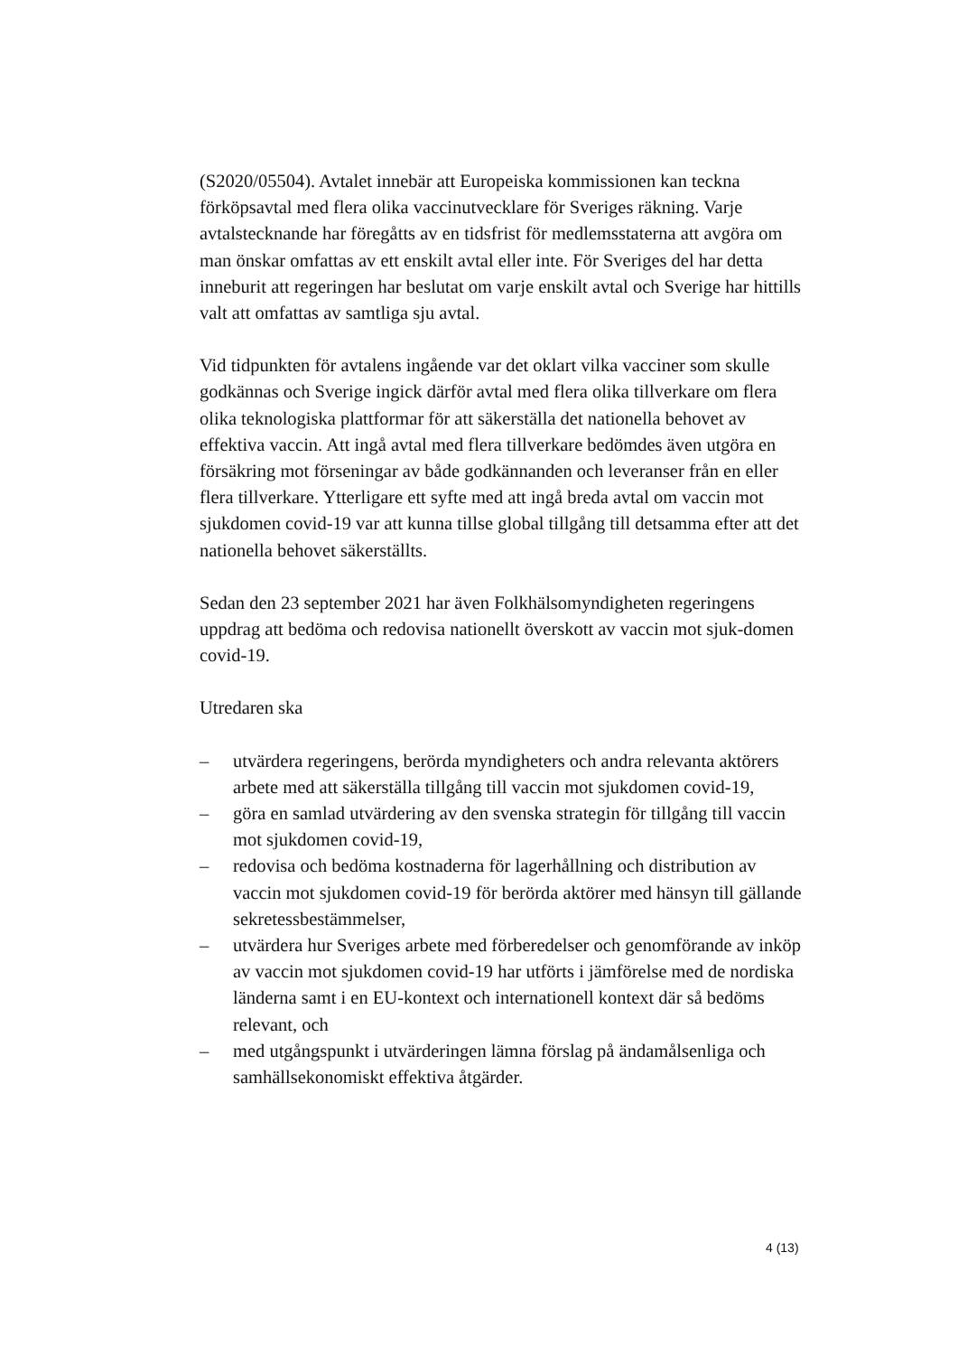(S2020/05504). Avtalet innebär att Europeiska kommissionen kan teckna förköpsavtal med flera olika vaccinutvecklare för Sveriges räkning. Varje avtalstecknande har föregåtts av en tidsfrist för medlemsstaterna att avgöra om man önskar omfattas av ett enskilt avtal eller inte. För Sveriges del har detta inneburit att regeringen har beslutat om varje enskilt avtal och Sverige har hittills valt att omfattas av samtliga sju avtal.
Vid tidpunkten för avtalens ingående var det oklart vilka vacciner som skulle godkännas och Sverige ingick därför avtal med flera olika tillverkare om flera olika teknologiska plattformar för att säkerställa det nationella behovet av effektiva vaccin. Att ingå avtal med flera tillverkare bedömdes även utgöra en försäkring mot förseningar av både godkännanden och leveranser från en eller flera tillverkare. Ytterligare ett syfte med att ingå breda avtal om vaccin mot sjukdomen covid-19 var att kunna tillse global tillgång till detsamma efter att det nationella behovet säkerställts.
Sedan den 23 september 2021 har även Folkhälsomyndigheten regeringens uppdrag att bedöma och redovisa nationellt överskott av vaccin mot sjuk-domen covid-19.
Utredaren ska
– utvärdera regeringens, berörda myndigheters och andra relevanta aktörers arbete med att säkerställa tillgång till vaccin mot sjukdomen covid-19,
– göra en samlad utvärdering av den svenska strategin för tillgång till vaccin mot sjukdomen covid-19,
– redovisa och bedöma kostnaderna för lagerhållning och distribution av vaccin mot sjukdomen covid-19 för berörda aktörer med hänsyn till gällande sekretessbestämmelser,
– utvärdera hur Sveriges arbete med förberedelser och genomförande av inköp av vaccin mot sjukdomen covid-19 har utförts i jämförelse med de nordiska länderna samt i en EU-kontext och internationell kontext där så bedöms relevant, och
– med utgångspunkt i utvärderingen lämna förslag på ändamålsenliga och samhällsekonomiskt effektiva åtgärder.
4 (13)